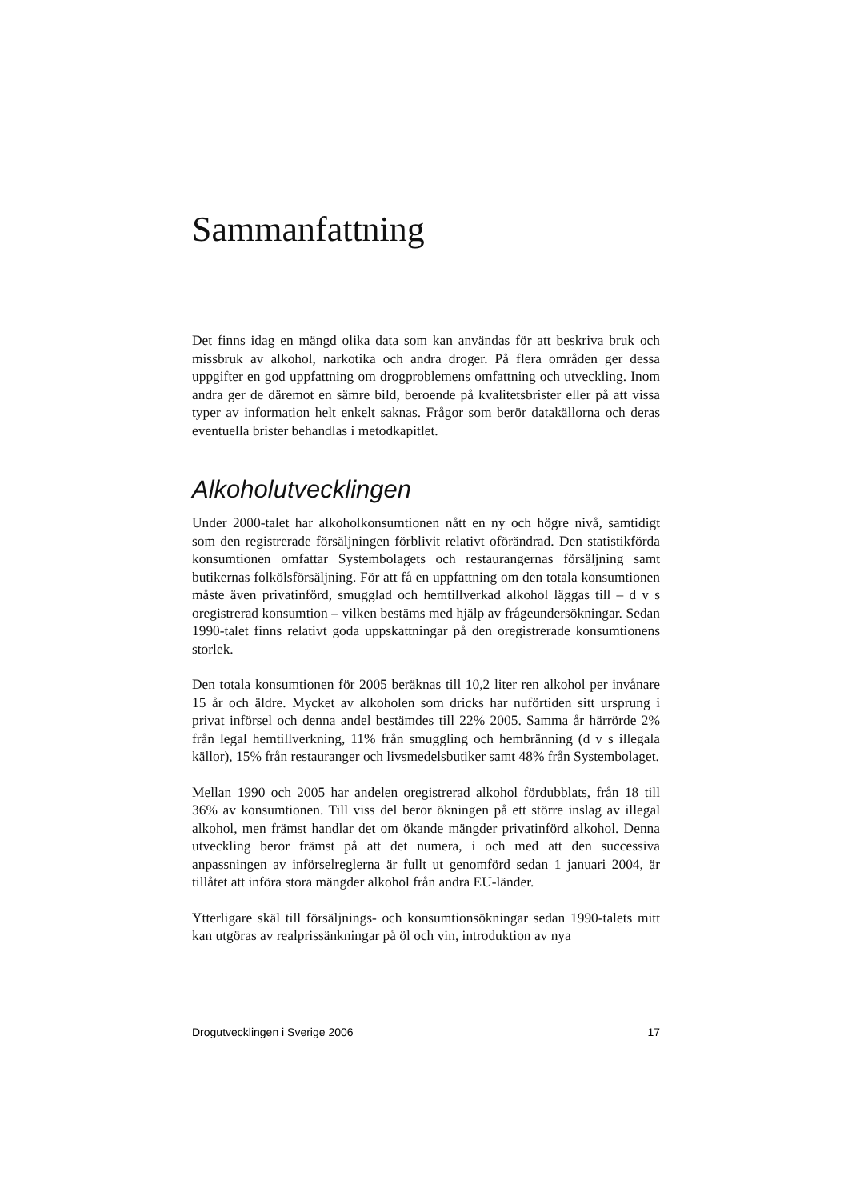Sammanfattning
Det finns idag en mängd olika data som kan användas för att beskriva bruk och missbruk av alkohol, narkotika och andra droger. På flera områden ger dessa uppgifter en god uppfattning om drogproblemens omfattning och utveckling. Inom andra ger de däremot en sämre bild, beroende på kvalitetsbrister eller på att vissa typer av information helt enkelt saknas. Frågor som berör datakällorna och deras eventuella brister behandlas i metodkapitlet.
Alkoholutvecklingen
Under 2000-talet har alkoholkonsumtionen nått en ny och högre nivå, samtidigt som den registrerade försäljningen förblivit relativt oförändrad. Den statistikförda konsumtionen omfattar Systembolagets och restaurangernas försäljning samt butikernas folkölsförsäljning. För att få en uppfattning om den totala konsumtionen måste även privatinförd, smugglad och hemtillverkad alkohol läggas till – d v s oregistrerad konsumtion – vilken bestäms med hjälp av frågeundersökningar. Sedan 1990-talet finns relativt goda uppskattningar på den oregistrerade konsumtionens storlek.
Den totala konsumtionen för 2005 beräknas till 10,2 liter ren alkohol per invånare 15 år och äldre. Mycket av alkoholen som dricks har nuförtiden sitt ursprung i privat införsel och denna andel bestämdes till 22% 2005. Samma år härrörde 2% från legal hemtillverkning, 11% från smuggling och hembränning (d v s illegala källor), 15% från restauranger och livsmedelsbutiker samt 48% från Systembolaget.
Mellan 1990 och 2005 har andelen oregistrerad alkohol fördubblats, från 18 till 36% av konsumtionen. Till viss del beror ökningen på ett större inslag av illegal alkohol, men främst handlar det om ökande mängder privatinförd alkohol. Denna utveckling beror främst på att det numera, i och med att den successiva anpassningen av införselreglerna är fullt ut genomförd sedan 1 januari 2004, är tillåtet att införa stora mängder alkohol från andra EU-länder.
Ytterligare skäl till försäljnings- och konsumtionsökningar sedan 1990-talets mitt kan utgöras av realprissänkningar på öl och vin, introduktion av nya
Drogutvecklingen i Sverige 2006 17